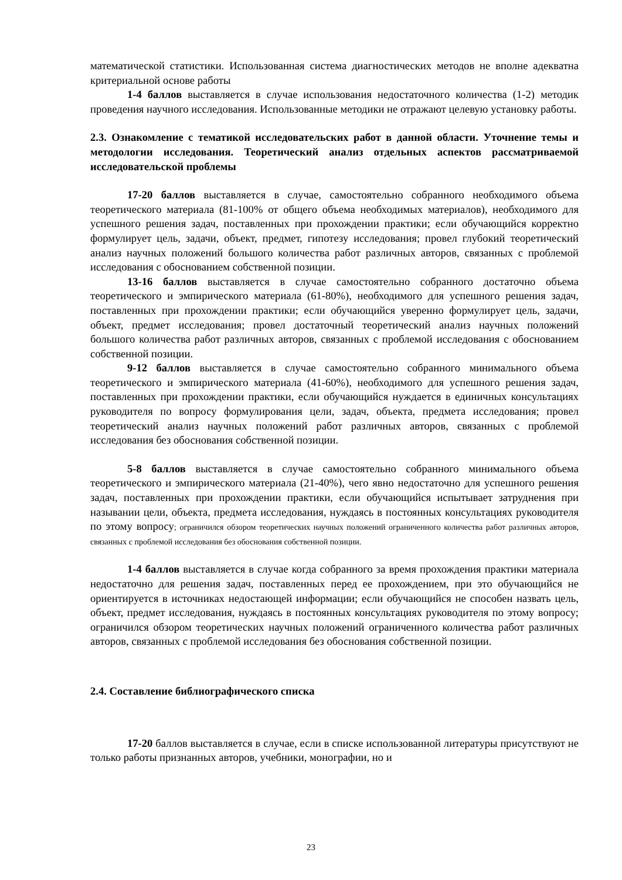математической статистики. Использованная система диагностических методов не вполне адекватна критериальной основе работы
1-4 баллов выставляется в случае использования недостаточного количества (1-2) методик проведения научного исследования. Использованные методики не отражают целевую установку работы.
2.3. Ознакомление с тематикой исследовательских работ в данной области. Уточнение темы и методологии исследования. Теоретический анализ отдельных аспектов рассматриваемой исследовательской проблемы
17-20 баллов выставляется в случае, самостоятельно собранного необходимого объема теоретического материала (81-100% от общего объема необходимых материалов), необходимого для успешного решения задач, поставленных при прохождении практики; если обучающийся корректно формулирует цель, задачи, объект, предмет, гипотезу исследования; провел глубокий теоретический анализ научных положений большого количества работ различных авторов, связанных с проблемой исследования с обоснованием собственной позиции.
13-16 баллов выставляется в случае самостоятельно собранного достаточно объема теоретического и эмпирического материала (61-80%), необходимого для успешного решения задач, поставленных при прохождении практики; если обучающийся уверенно формулирует цель, задачи, объект, предмет исследования; провел достаточный теоретический анализ научных положений большого количества работ различных авторов, связанных с проблемой исследования с обоснованием собственной позиции.
9-12 баллов выставляется в случае самостоятельно собранного минимального объема теоретического и эмпирического материала (41-60%), необходимого для успешного решения задач, поставленных при прохождении практики, если обучающийся нуждается в единичных консультациях руководителя по вопросу формулирования цели, задач, объекта, предмета исследования; провел теоретический анализ научных положений работ различных авторов, связанных с проблемой исследования без обоснования собственной позиции.
5-8 баллов выставляется в случае самостоятельно собранного минимального объема теоретического и эмпирического материала (21-40%), чего явно недостаточно для успешного решения задач, поставленных при прохождении практики, если обучающийся испытывает затруднения при назывании цели, объекта, предмета исследования, нуждаясь в постоянных консультациях руководителя по этому вопросу; ограничился обзором теоретических научных положений ограниченного количества работ различных авторов, связанных с проблемой исследования без обоснования собственной позиции.
1-4 баллов выставляется в случае когда собранного за время прохождения практики материала недостаточно для решения задач, поставленных перед ее прохождением, при это обучающийся не ориентируется в источниках недостающей информации; если обучающийся не способен назвать цель, объект, предмет исследования, нуждаясь в постоянных консультациях руководителя по этому вопросу; ограничился обзором теоретических научных положений ограниченного количества работ различных авторов, связанных с проблемой исследования без обоснования собственной позиции.
2.4. Составление библиографического списка
17-20 баллов выставляется в случае, если в списке использованной литературы присутствуют не только работы признанных авторов, учебники, монографии, но и
23